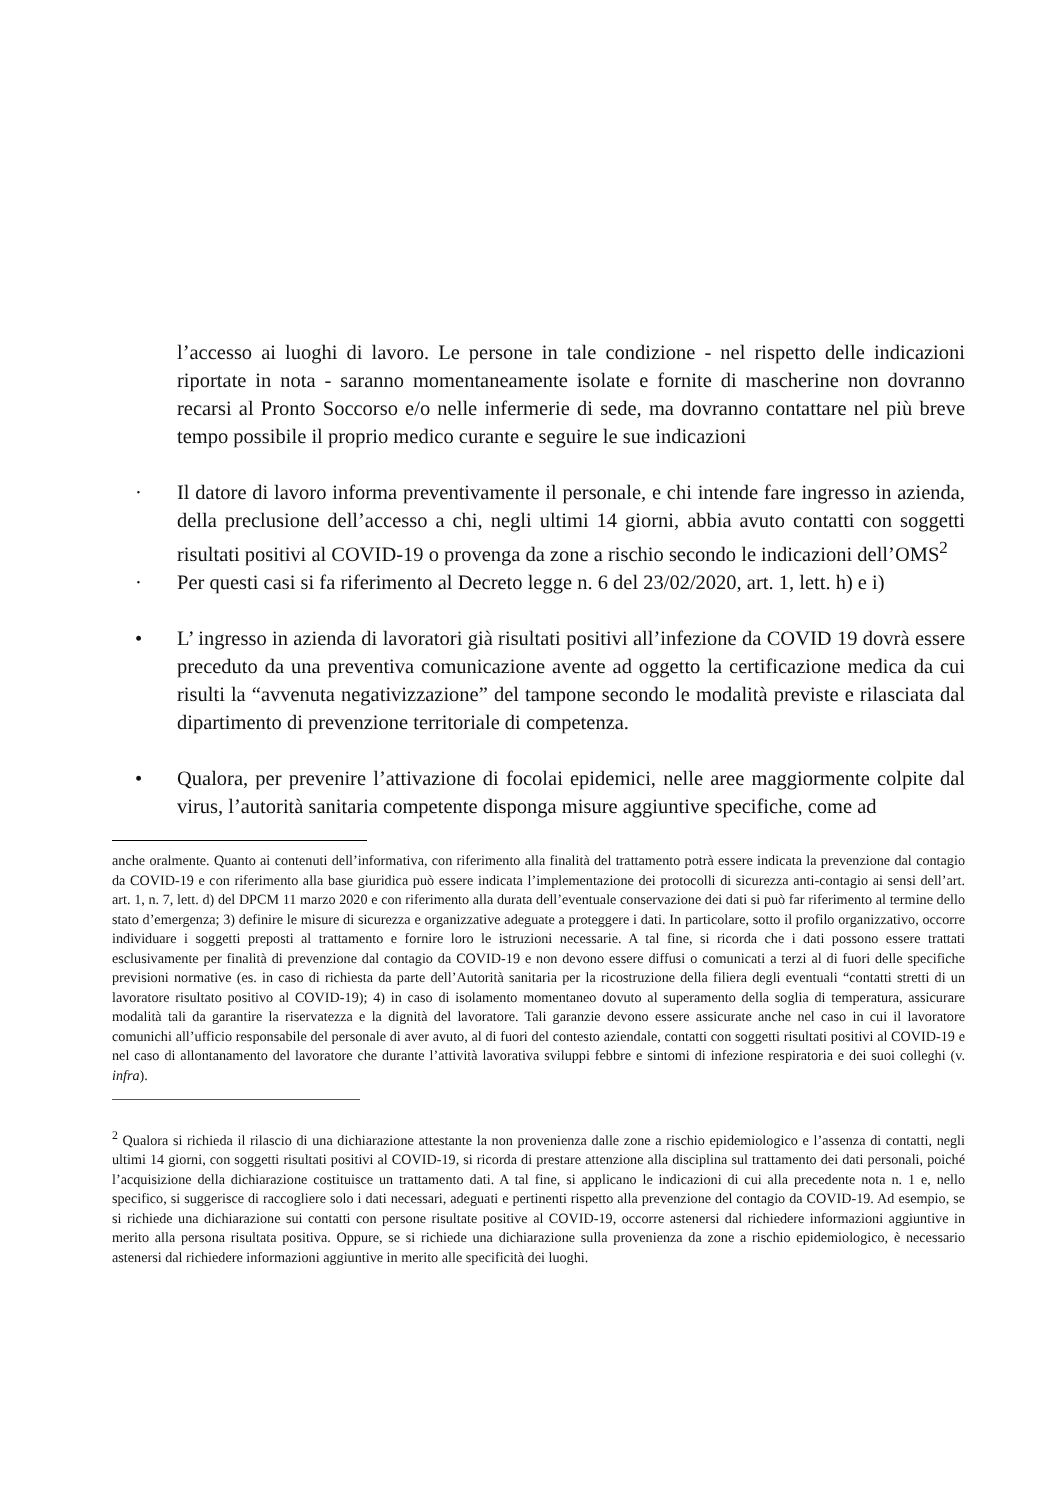l’accesso ai luoghi di lavoro. Le persone in tale condizione - nel rispetto delle indicazioni riportate in nota - saranno momentaneamente isolate e fornite di mascherine non dovranno recarsi al Pronto Soccorso e/o nelle infermerie di sede, ma dovranno contattare nel più breve tempo possibile il proprio medico curante e seguire le sue indicazioni
· Il datore di lavoro informa preventivamente il personale, e chi intende fare ingresso in azienda, della preclusione dell’accesso a chi, negli ultimi 14 giorni, abbia avuto contatti con soggetti risultati positivi al COVID-19 o provenga da zone a rischio secondo le indicazioni dell’OMS<sup>2</sup>
· Per questi casi si fa riferimento al Decreto legge n. 6 del 23/02/2020, art. 1, lett. h) e i)
• L’ ingresso in azienda di lavoratori già risultati positivi all’infezione da COVID 19 dovrà essere preceduto da una preventiva comunicazione avente ad oggetto la certificazione medica da cui risulti la “avvenuta negativizzazione” del tampone secondo le modalità previste e rilasciata dal dipartimento di prevenzione territoriale di competenza.
• Qualora, per prevenire l’attivazione di focolai epidemici, nelle aree maggiormente colpite dal virus, l’autorità sanitaria competente disponga misure aggiuntive specifiche, come ad
anche oralmente. Quanto ai contenuti dell’informativa, con riferimento alla finalità del trattamento potrà essere indicata la prevenzione dal contagio da COVID-19 e con riferimento alla base giuridica può essere indicata l’implementazione dei protocolli di sicurezza anti-contagio ai sensi dell’art. art. 1, n. 7, lett. d) del DPCM 11 marzo 2020 e con riferimento alla durata dell’eventuale conservazione dei dati si può far riferimento al termine dello stato d’emergenza; 3) definire le misure di sicurezza e organizzative adeguate a proteggere i dati. In particolare, sotto il profilo organizzativo, occorre individuare i soggetti preposti al trattamento e fornire loro le istruzioni necessarie. A tal fine, si ricorda che i dati possono essere trattati esclusivamente per finalità di prevenzione dal contagio da COVID-19 e non devono essere diffusi o comunicati a terzi al di fuori delle specifiche previsioni normative (es. in caso di richiesta da parte dell’Autorità sanitaria per la ricostruzione della filiera degli eventuali “contatti stretti di un lavoratore risultato positivo al COVID-19); 4) in caso di isolamento momentaneo dovuto al superamento della soglia di temperatura, assicurare modalità tali da garantire la riservatezza e la dignità del lavoratore. Tali garanzie devono essere assicurate anche nel caso in cui il lavoratore comunichi all’ufficio responsabile del personale di aver avuto, al di fuori del contesto aziendale, contatti con soggetti risultati positivi al COVID-19 e nel caso di allontanamento del lavoratore che durante l’attività lavorativa sviluppi febbre e sintomi di infezione respiratoria e dei suoi colleghi (v. infra).
<sup>2</sup> Qualora si richieda il rilascio di una dichiarazione attestante la non provenienza dalle zone a rischio epidemiologico e l’assenza di contatti, negli ultimi 14 giorni, con soggetti risultati positivi al COVID-19, si ricorda di prestare attenzione alla disciplina sul trattamento dei dati personali, poiché l’acquisizione della dichiarazione costituisce un trattamento dati. A tal fine, si applicano le indicazioni di cui alla precedente nota n. 1 e, nello specifico, si suggerisce di raccogliere solo i dati necessari, adeguati e pertinenti rispetto alla prevenzione del contagio da COVID-19. Ad esempio, se si richiede una dichiarazione sui contatti con persone risultate positive al COVID-19, occorre astenersi dal richiedere informazioni aggiuntive in merito alla persona risultata positiva. Oppure, se si richiede una dichiarazione sulla provenienza da zone a rischio epidemiologico, è necessario astenersi dal richiedere informazioni aggiuntive in merito alle specificità dei luoghi.